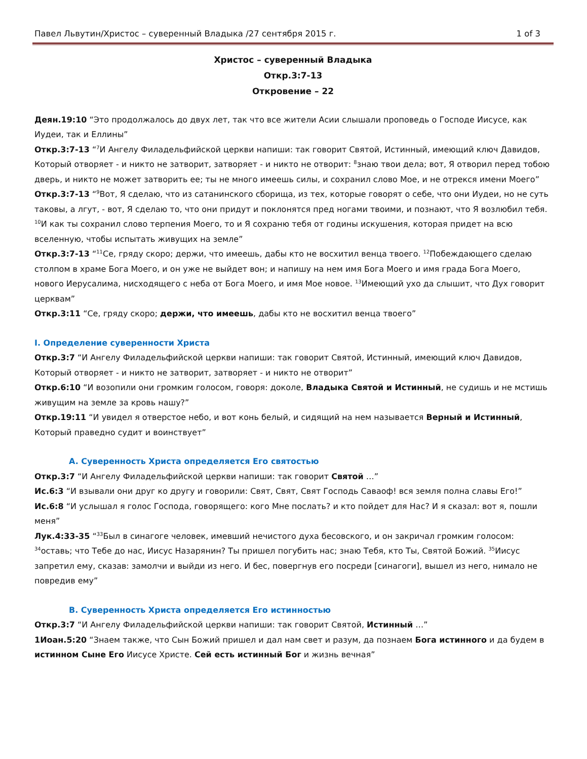Павел Львутин/Христос – суверенный Владыка /27 сентября 2015 г. 1 of 3
Христос – суверенный Владыка
Откр.3:7-13
Откровение – 22
Деян.19:10 “Это продолжалось до двух лет, так что все жители Асии слышали проповедь о Господе Иисусе, как Иудеи, так и Еллины”
Откр.3:7-13 “<sup>7</sup>И Ангелу Филадельфийской церкви напиши: так говорит Святой, Истинный, имеющий ключ Давидов, Который отворяет - и никто не затворит, затворяет - и никто не отворит: <sup>8</sup>знаю твои дела; вот, Я отворил перед тобою дверь, и никто не может затворить ее; ты не много имеешь силы, и сохранил слово Мое, и не отрекся имени Моего”
Откр.3:7-13 “<sup>9</sup>Вот, Я сделаю, что из сатанинского сборища, из тех, которые говорят о себе, что они Иудеи, но не суть таковы, а лгут, - вот, Я сделаю то, что они придут и поклонятся пред ногами твоими, и познают, что Я возлюбил тебя. <sup>10</sup>И как ты сохранил слово терпения Моего, то и Я сохраню тебя от годины искушения, которая придет на всю вселенную, чтобы испытать живущих на земле”
Откр.3:7-13 “<sup>11</sup>Се, гряду скоро; держи, что имеешь, дабы кто не восхитил венца твоего. <sup>12</sup>Побеждающего сделаю столпом в храме Бога Моего, и он уже не выйдет вон; и напишу на нем имя Бога Моего и имя града Бога Моего, нового Иерусалима, нисходящего с неба от Бога Моего, и имя Мое новое. <sup>13</sup>Имеющий ухо да слышит, что Дух говорит церквам”
Откр.3:11 “Се, гряду скоро; держи, что имеешь, дабы кто не восхитил венца твоего”
I. Определение суверенности Христа
Откр.3:7 “И Ангелу Филадельфийской церкви напиши: так говорит Святой, Истинный, имеющий ключ Давидов, Который отворяет - и никто не затворит, затворяет - и никто не отворит”
Откр.6:10 “И возопили они громким голосом, говоря: доколе, Владыка Святой и Истинный, не судишь и не мстишь живущим на земле за кровь нашу?”
Откр.19:11 “И увидел я отверстое небо, и вот конь белый, и сидящий на нем называется Верный и Истинный, Который праведно судит и воинствует”
A. Суверенность Христа определяется Его святостью
Откр.3:7 “И Ангелу Филадельфийской церкви напиши: так говорит Святой …”
Ис.6:3 “И взывали они друг ко другу и говорили: Свят, Свят, Свят Господь Саваоф! вся земля полна славы Его!”
Ис.6:8 “И услышал я голос Господа, говорящего: кого Мне послать? и кто пойдет для Нас? И я сказал: вот я, пошли меня”
Лук.4:33-35 “<sup>33</sup>Был в синагоге человек, имевший нечистого духа бесовского, и он закричал громким голосом: <sup>34</sup>оставь; что Тебе до нас, Иисус Назарянин? Ты пришел погубить нас; знаю Тебя, кто Ты, Святой Божий. <sup>35</sup>Иисус запретил ему, сказав: замолчи и выйди из него. И бес, повергнув его посреди [синагоги], вышел из него, нимало не повредив ему”
B. Суверенность Христа определяется Его истинностью
Откр.3:7 “И Ангелу Филадельфийской церкви напиши: так говорит Святой, Истинный …”
1Иоан.5:20 “Знаем также, что Сын Божий пришел и дал нам свет и разум, да познаем Бога истинного и да будем в истинном Сыне Его Иисусе Христе. Сей есть истинный Бог и жизнь вечная”